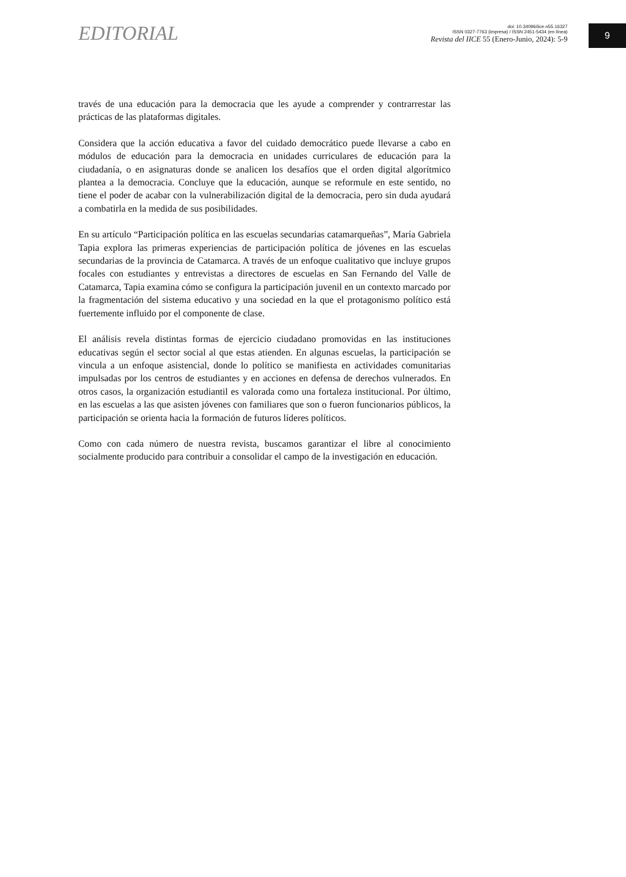EDITORIAL
doi: 10.34096/iice.n55.16327
ISSN 0327-7763 (impresa) / ISSN 2451-5434 (en línea)
Revista del IICE 55 (Enero-Junio, 2024): 5-9
9
través de una educación para la democracia que les ayude a comprender y contrarrestar las prácticas de las plataformas digitales.
Considera que la acción educativa a favor del cuidado democrático puede llevarse a cabo en módulos de educación para la democracia en unidades curriculares de educación para la ciudadanía, o en asignaturas donde se analicen los desafíos que el orden digital algorítmico plantea a la democracia. Concluye que la educación, aunque se reformule en este sentido, no tiene el poder de acabar con la vulnerabilización digital de la democracia, pero sin duda ayudará a combatirla en la medida de sus posibilidades.
En su artículo “Participación política en las escuelas secundarias catamarqueñas”, María Gabriela Tapia explora las primeras experiencias de participación política de jóvenes en las escuelas secundarias de la provincia de Catamarca. A través de un enfoque cualitativo que incluye grupos focales con estudiantes y entrevistas a directores de escuelas en San Fernando del Valle de Catamarca, Tapia examina cómo se configura la participación juvenil en un contexto marcado por la fragmentación del sistema educativo y una sociedad en la que el protagonismo político está fuertemente influido por el componente de clase.
El análisis revela distintas formas de ejercicio ciudadano promovidas en las instituciones educativas según el sector social al que estas atienden. En algunas escuelas, la participación se vincula a un enfoque asistencial, donde lo político se manifiesta en actividades comunitarias impulsadas por los centros de estudiantes y en acciones en defensa de derechos vulnerados. En otros casos, la organización estudiantil es valorada como una fortaleza institucional. Por último, en las escuelas a las que asisten jóvenes con familiares que son o fueron funcionarios públicos, la participación se orienta hacia la formación de futuros líderes políticos.
Como con cada número de nuestra revista, buscamos garantizar el libre al conocimiento socialmente producido para contribuir a consolidar el campo de la investigación en educación.